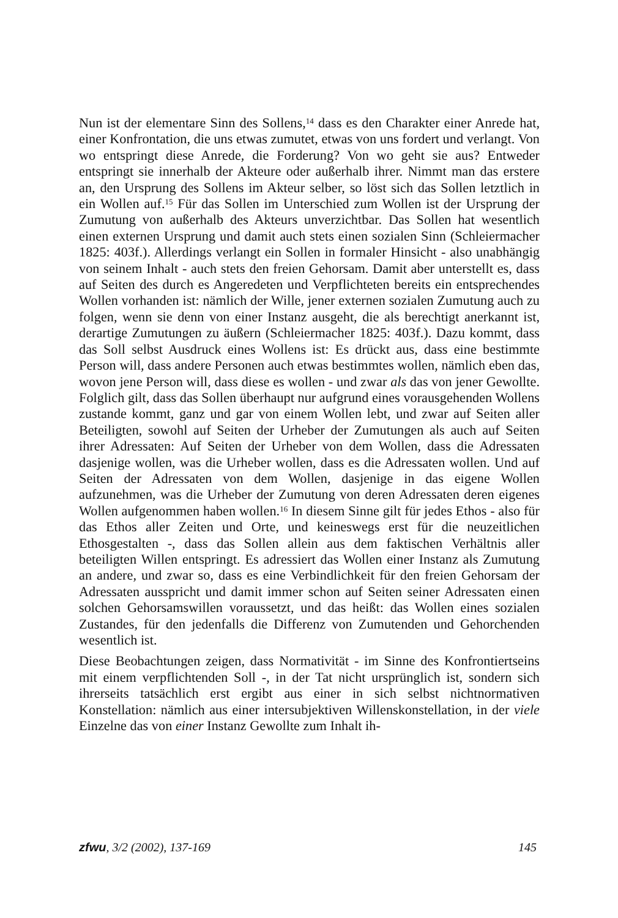Nun ist der elementare Sinn des Sollens,<sup>14</sup> dass es den Charakter einer Anrede hat, einer Konfrontation, die uns etwas zumutet, etwas von uns fordert und verlangt. Von wo entspringt diese Anrede, die Forderung? Von wo geht sie aus? Entweder entspringt sie innerhalb der Akteure oder außerhalb ihrer. Nimmt man das erstere an, den Ursprung des Sollens im Akteur selber, so löst sich das Sollen letztlich in ein Wollen auf.<sup>15</sup> Für das Sollen im Unterschied zum Wollen ist der Ursprung der Zumutung von außerhalb des Akteurs unverzichtbar. Das Sollen hat wesentlich einen externen Ursprung und damit auch stets einen sozialen Sinn (Schleiermacher 1825: 403f.). Allerdings verlangt ein Sollen in formaler Hinsicht - also unabhängig von seinem Inhalt - auch stets den freien Gehorsam. Damit aber unterstellt es, dass auf Seiten des durch es Angeredeten und Verpflichteten bereits ein entsprechendes Wollen vorhanden ist: nämlich der Wille, jener externen sozialen Zumutung auch zu folgen, wenn sie denn von einer Instanz ausgeht, die als berechtigt anerkannt ist, derartige Zumutungen zu äußern (Schleiermacher 1825: 403f.). Dazu kommt, dass das Soll selbst Ausdruck eines Wollens ist: Es drückt aus, dass eine bestimmte Person will, dass andere Personen auch etwas bestimmtes wollen, nämlich eben das, wovon jene Person will, dass diese es wollen - und zwar als das von jener Gewollte. Folglich gilt, dass das Sollen überhaupt nur aufgrund eines vorausgehenden Wollens zustande kommt, ganz und gar von einem Wollen lebt, und zwar auf Seiten aller Beteiligten, sowohl auf Seiten der Urheber der Zumutungen als auch auf Seiten ihrer Adressaten: Auf Seiten der Urheber von dem Wollen, dass die Adressaten dasjenige wollen, was die Urheber wollen, dass es die Adressaten wollen. Und auf Seiten der Adressaten von dem Wollen, dasjenige in das eigene Wollen aufzunehmen, was die Urheber der Zumutung von deren Adressaten deren eigenes Wollen aufgenommen haben wollen.<sup>16</sup> In diesem Sinne gilt für jedes Ethos - also für das Ethos aller Zeiten und Orte, und keineswegs erst für die neuzeitlichen Ethosgestalten -, dass das Sollen allein aus dem faktischen Verhältnis aller beteiligten Willen entspringt. Es adressiert das Wollen einer Instanz als Zumutung an andere, und zwar so, dass es eine Verbindlichkeit für den freien Gehorsam der Adressaten ausspricht und damit immer schon auf Seiten seiner Adressaten einen solchen Gehorsamswillen voraussetzt, und das heißt: das Wollen eines sozialen Zustandes, für den jedenfalls die Differenz von Zumutenden und Gehorchenden wesentlich ist.
Diese Beobachtungen zeigen, dass Normativität - im Sinne des Konfrontiertseins mit einem verpflichtenden Soll -, in der Tat nicht ursprünglich ist, sondern sich ihrerseits tatsächlich erst ergibt aus einer in sich selbst nichtnormativen Konstellation: nämlich aus einer intersubjektiven Willenskonstellation, in der viele Einzelne das von einer Instanz Gewollte zum Inhalt ih-
zfwu, 3/2 (2002), 137-169 145